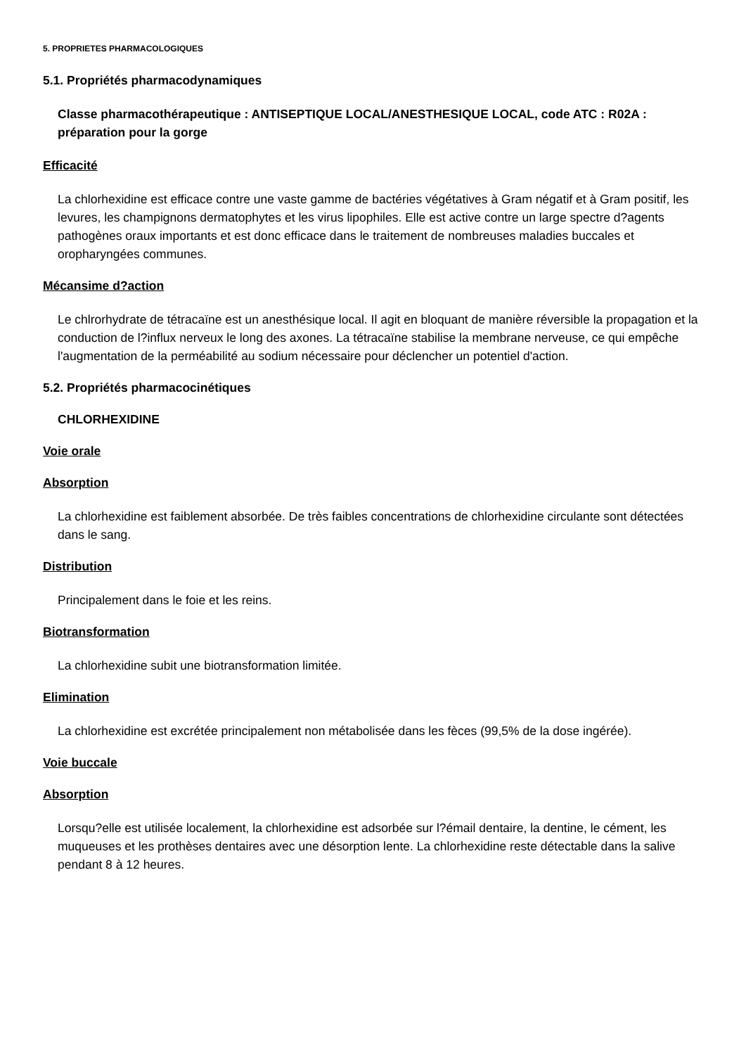5. PROPRIETES PHARMACOLOGIQUES
5.1. Propriétés pharmacodynamiques
Classe pharmacothérapeutique : ANTISEPTIQUE LOCAL/ANESTHESIQUE LOCAL, code ATC : R02A : préparation pour la gorge
Efficacité
La chlorhexidine est efficace contre une vaste gamme de bactéries végétatives à Gram négatif et à Gram positif, les levures, les champignons dermatophytes et les virus lipophiles. Elle est active contre un large spectre d?agents pathogènes oraux importants et est donc efficace dans le traitement de nombreuses maladies buccales et oropharyngées communes.
Mécansime d?action
Le chlrorhydrate de tétracaïne est un anesthésique local. Il agit en bloquant de manière réversible la propagation et la conduction de l?influx nerveux le long des axones. La tétracaïne stabilise la membrane nerveuse, ce qui empêche l'augmentation de la perméabilité au sodium nécessaire pour déclencher un potentiel d'action.
5.2. Propriétés pharmacocinétiques
CHLORHEXIDINE
Voie orale
Absorption
La chlorhexidine est faiblement absorbée. De très faibles concentrations de chlorhexidine circulante sont détectées dans le sang.
Distribution
Principalement dans le foie et les reins.
Biotransformation
La chlorhexidine subit une biotransformation limitée.
Elimination
La chlorhexidine est excrétée principalement non métabolisée dans les fèces (99,5% de la dose ingérée).
Voie buccale
Absorption
Lorsqu?elle est utilisée localement, la chlorhexidine est adsorbée sur l?émail dentaire, la dentine, le cément, les muqueuses et les prothèses dentaires avec une désorption lente. La chlorhexidine reste détectable dans la salive pendant 8 à 12 heures.